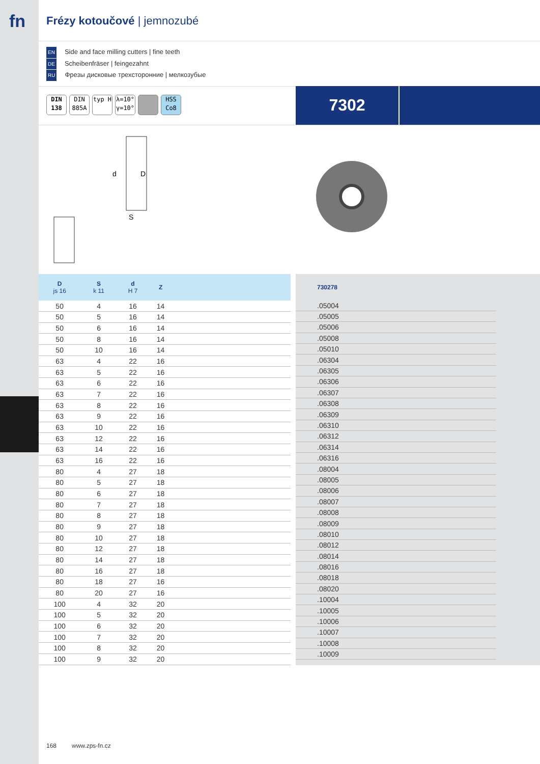fn
Frézy kotoučové | jemnozubé
EN Side and face milling cutters | fine teeth
DE Scheibenfräser | feingezahnt
RU Фрезы дисковые трехсторонние | мелкозубые
DIN 138
DIN 885A
typ H λ=10° γ=10°
HSS Co8
7302
d
D
S
| D js 16 | S k 11 | d H 7 | Z | |
| --- | --- | --- | --- | --- |
| 50 | 4 | 16 | 14 | |
| 50 | 5 | 16 | 14 | |
| 50 | 6 | 16 | 14 | |
| 50 | 8 | 16 | 14 | |
| 50 | 10 | 16 | 14 | |
| 63 | 4 | 22 | 16 | |
| 63 | 5 | 22 | 16 | |
| 63 | 6 | 22 | 16 | |
| 63 | 7 | 22 | 16 | |
| 63 | 8 | 22 | 16 | |
| 63 | 9 | 22 | 16 | |
| 63 | 10 | 22 | 16 | |
| 63 | 12 | 22 | 16 | |
| 63 | 14 | 22 | 16 | |
| 63 | 16 | 22 | 16 | |
| 80 | 4 | 27 | 18 | |
| 80 | 5 | 27 | 18 | |
| 80 | 6 | 27 | 18 | |
| 80 | 7 | 27 | 18 | |
| 80 | 8 | 27 | 18 | |
| 80 | 9 | 27 | 18 | |
| 80 | 10 | 27 | 18 | |
| 80 | 12 | 27 | 18 | |
| 80 | 14 | 27 | 18 | |
| 80 | 16 | 27 | 18 | |
| 80 | 18 | 27 | 16 | |
| 80 | 20 | 27 | 16 | |
| 100 | 4 | 32 | 20 | |
| 100 | 5 | 32 | 20 | |
| 100 | 6 | 32 | 20 | |
| 100 | 7 | 32 | 20 | |
| 100 | 8 | 32 | 20 | |
| 100 | 9 | 32 | 20 | |
| 730278 |
| --- |
| .05004 |
| .05005 |
| .05006 |
| .05008 |
| .05010 |
| .06304 |
| .06305 |
| .06306 |
| .06307 |
| .06308 |
| .06309 |
| .06310 |
| .06312 |
| .06314 |
| .06316 |
| .08004 |
| .08005 |
| .08006 |
| .08007 |
| .08008 |
| .08009 |
| .08010 |
| .08012 |
| .08014 |
| .08016 |
| .08018 |
| .08020 |
| .10004 |
| .10005 |
| .10006 |
| .10007 |
| .10008 |
| .10009 |
168 www.zps-fn.cz